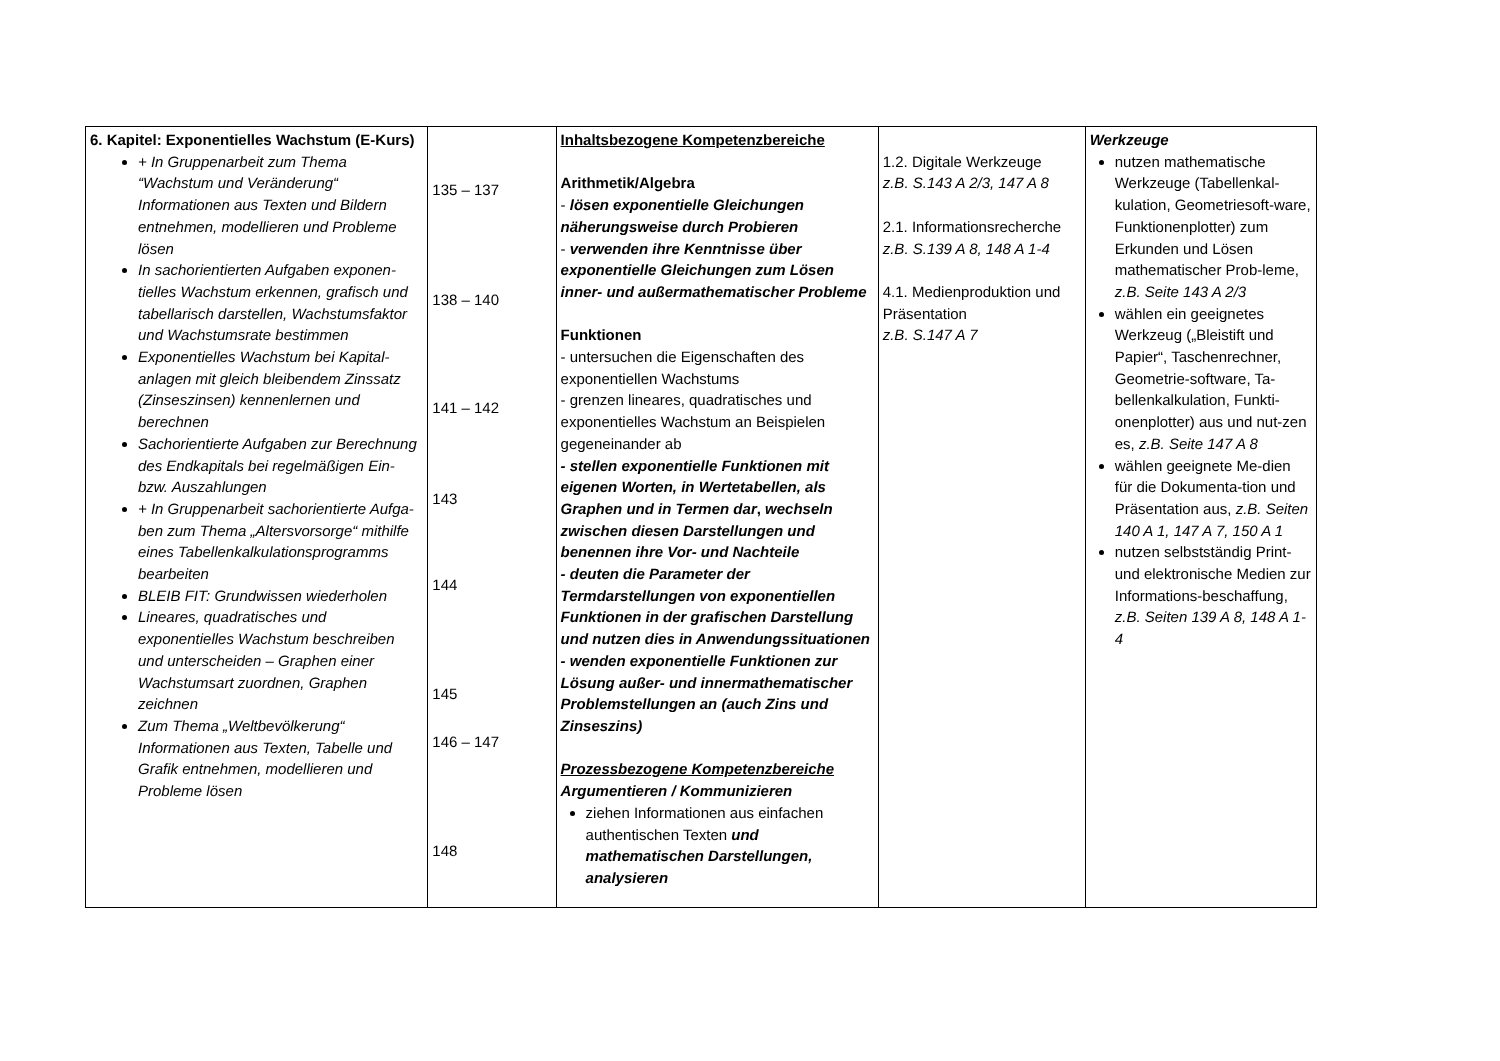| 6. Kapitel: Exponentielles Wachstum (E-Kurs) + In Gruppenarbeit zum Thema “Wachstum und Veränderung“ Informationen aus Texten und Bildern entnehmen, modellieren und Probleme lösen In sachorientierten Aufgaben exponen-tielles Wachstum erkennen, grafisch und tabellarisch darstellen, Wachstumsfaktor und Wachstumsrate bestimmen Exponentielles Wachstum bei Kapital-anlagen mit gleich bleibendem Zinssatz (Zinseszinsen) kennenlernen und berechnen Sachorientierte Aufgaben zur Berechnung des Endkapitals bei regelmäßigen Ein- bzw. Auszahlungen + In Gruppenarbeit sachorientierte Aufga-ben zum Thema „Altersvorsorge“ mithilfe eines Tabellenkalkulationsprogramms bearbeiten BLEIB FIT: Grundwissen wiederholen Lineares, quadratisches und exponentielles Wachstum beschreiben und unterscheiden – Graphen einer Wachstumsart zuordnen, Graphen zeichnen Zum Thema „Weltbevölkerung“ Informationen aus Texten, Tabelle und Grafik entnehmen, modellieren und Probleme lösen | 135 – 137 138 – 140 141 – 142 143 144 145 146 – 147 148 | Inhaltsbezogene Kompetenzbereiche Arithmetik/Algebra - lösen exponentielle Gleichungen näherungsweise durch Probieren - verwenden ihre Kenntnisse über exponentielle Gleichungen zum Lösen inner- und außermathematischer Probleme Funktionen - untersuchen die Eigenschaften des exponentiellen Wachstums - grenzen lineares, quadratisches und exponentielles Wachstum an Beispielen gegeneinander ab - stellen exponentielle Funktionen mit eigenen Worten, in Wertetabellen, als Graphen und in Termen dar , wechseln zwischen diesen Darstellungen und benennen ihre Vor- und Nachteile - deuten die Parameter der Termdarstellungen von exponentiellen Funktionen in der grafischen Darstellung und nutzen dies in Anwendungssituationen - wenden exponentielle Funktionen zur Lösung außer- und innermathematischer Problemstellungen an (auch Zins und Zinseszins) Prozessbezogene Kompetenzbereiche Argumentieren / Kommunizieren ziehen Informationen aus einfachen authentischen Texten und mathematischen Darstellungen, analysieren | 1.2. Digitale Werkzeuge z.B. S.143 A 2/3, 147 A 8 2.1. Informationsrecherche z.B. S.139 A 8, 148 A 1-4 4.1. Medienproduktion und Präsentation z.B. S.147 A 7 | Werkzeuge nutzen mathematische Werkzeuge (Tabellenkal-kulation, Geometriesoft-ware, Funktionenplotter) zum Erkunden und Lösen mathematischer Prob-leme, z.B. Seite 143 A 2/3 wählen ein geeignetes Werkzeug („Bleistift und Papier“, Taschenrechner, Geometrie-software, Ta-bellenkalkulation, Funkti-onenplotter) aus und nut-zen es, z.B. Seite 147 A 8 wählen geeignete Me-dien für die Dokumenta-tion und Präsentation aus, z.B. Seiten 140 A 1, 147 A 7, 150 A 1 nutzen selbstständig Print- und elektronische Medien zur Informations-beschaffung, z.B. Seiten 139 A 8, 148 A 1-4 |